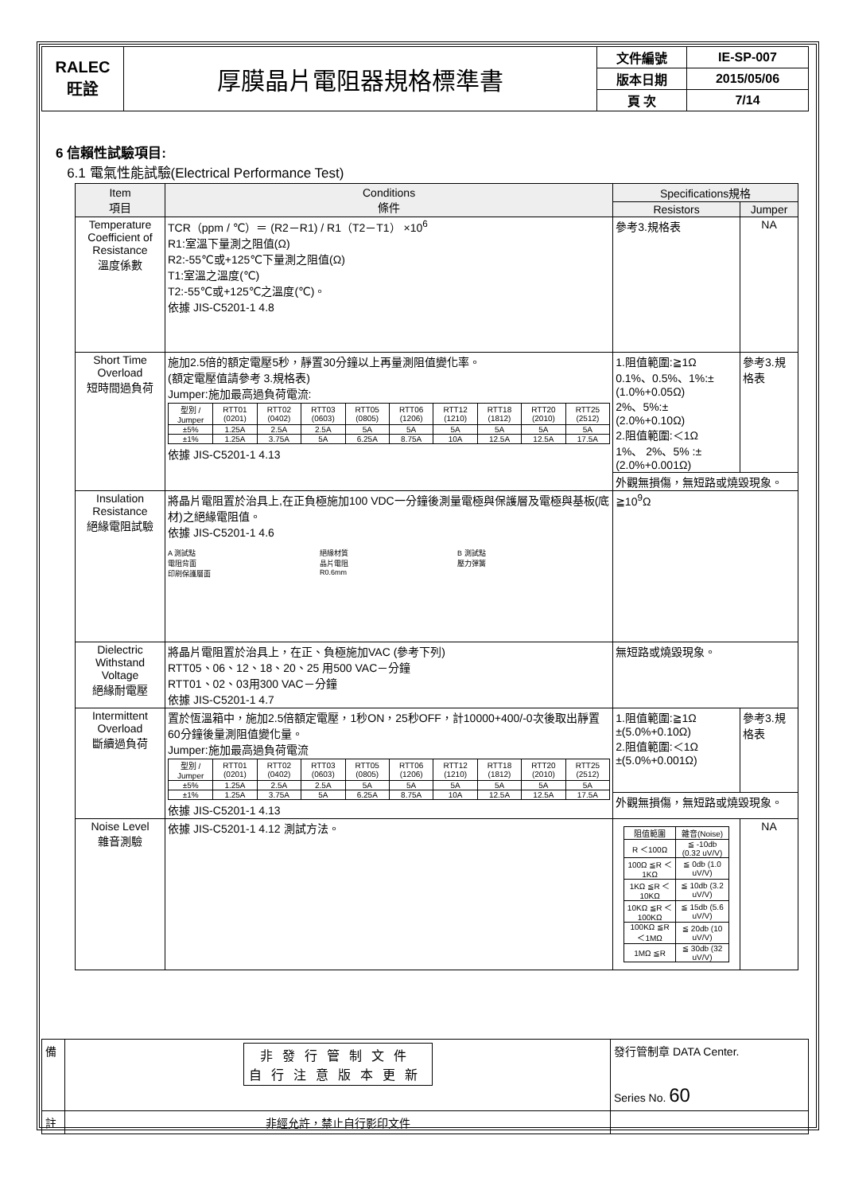| RALEC 旺詮 | 厚膜晶片電阻器規格標準書 | 文件編號 | IE-SP-007 |
| | | 版本日期 | 2015/05/06 |
| | | 頁 次 | 7/14 |
6 信賴性試驗項目:
6.1 電氣性能試驗(Electrical Performance Test)
| Item 項目 | Conditions 條件 | Specifications規格 | |
| --- | --- | --- | --- |
| | | Resistors | Jumper |
| Temperature Coefficient of Resistance 溫度係數 | TCR（ppm / ℃）＝ (R2－R1) / R1（T2－T1） ×10<sup>6</sup> R1:室溫下量測之阻值(Ω) R2:-55℃或+125℃下量測之阻值(Ω) T1:室溫之溫度(℃) T2:-55℃或+125℃之溫度(℃)。 依據 JIS-C5201-1 4.8 | 參考3.規格表 | NA |
| Short Time Overload 短時間過負荷 | 施加2.5倍的額定電壓5秒，靜置30分鐘以上再量測阻值變化率。 (額定電壓值請參考 3.規格表) Jumper:施加最高過負荷電流: / 型別 / Jumper / RTT01 (0201) / RTT02 (0402) / RTT03 (0603) / RTT05 (0805) / RTT06 (1206) / RTT12 (1210) / RTT18 (1812) / RTT20 (2010) / RTT25 (2512) / / ±5% / 1.25A / 2.5A / 2.5A / 5A / 5A / 5A / 5A / 5A / 5A / / ±1% / 1.25A / 3.75A / 5A / 6.25A / 8.75A / 10A / 12.5A / 12.5A / 17.5A / 依據 JIS-C5201-1 4.13 | 1.阻值範圍:≧1Ω 0.1%、0.5%、1%:±(1.0%+0.05Ω) 2%、5%:±(2.0%+0.10Ω) 2.阻值範圍:＜1Ω 1%、 2%、5% :±(2.0%+0.001Ω) | 參考3.規格表 |
| | | 外觀無損傷，無短路或燒毀現象。 | |
| Insulation Resistance 絕緣電阻試驗 | 將晶片電阻置於治具上,在正負極施加100 VDC一分鐘後測量電極與保護層及電極與基板(底材)之絕緣電阻值。 依據 JIS-C5201-1 4.6 A 測試點 電阻背面 印刷保護層面 絕緣材質 晶片電阻 R0.6mm B 測試點 壓力彈簧 | ≧10<sup>9</sup>Ω | |
| Dielectric Withstand Voltage 絕緣耐電壓 | 將晶片電阻置於治具上，在正、負極施加VAC (參考下列) RTT05、06、12、18、20、25 用500 VAC－分鐘 RTT01、02、03用300 VAC－分鐘 依據 JIS-C5201-1 4.7 | 無短路或燒毀現象。 | |
| Intermittent Overload 斷續過負荷 | 置於恆溫箱中，施加2.5倍額定電壓，1秒ON，25秒OFF，計10000+400/-0次後取出靜置60分鐘後量測阻值變化量。 Jumper:施加最高過負荷電流 / 型別 / Jumper / RTT01 (0201) / RTT02 (0402) / RTT03 (0603) / RTT05 (0805) / RTT06 (1206) / RTT12 (1210) / RTT18 (1812) / RTT20 (2010) / RTT25 (2512) / / ±5% / 1.25A / 2.5A / 2.5A / 5A / 5A / 5A / 5A / 5A / 5A / / ±1% / 1.25A / 3.75A / 5A / 6.25A / 8.75A / 10A / 12.5A / 12.5A / 17.5A / 依據 JIS-C5201-1 4.13 | 1.阻值範圍:≧1Ω ±(5.0%+0.10Ω) 2.阻值範圍:＜1Ω ±(5.0%+0.001Ω) | 參考3.規格表 |
| | | 外觀無損傷，無短路或燒毀現象。 | |
| Noise Level 雜音測驗 | 依據 JIS-C5201-1 4.12 測試方法。 | / 阻值範圍 / 雜音(Noise) / / R ＜100Ω / ≦ -10db (0.32 uV/V) / / 100Ω ≦R ＜1KΩ / ≦ 0db (1.0 uV/V) / / 1KΩ ≦R ＜10KΩ / ≦ 10db (3.2 uV/V) / / 10KΩ ≦R ＜100KΩ / ≦ 15db (5.6 uV/V) / / 100KΩ ≦R ＜1MΩ / ≦ 20db (10 uV/V) / / 1MΩ ≦R / ≦ 30db (32 uV/V) / | NA |
| 備 | 非發行管制文件 自行注意版本更新 | 發行管制章 DATA Center. Series No. 60 |
| 註 | 非經允許，禁止自行影印文件 | |